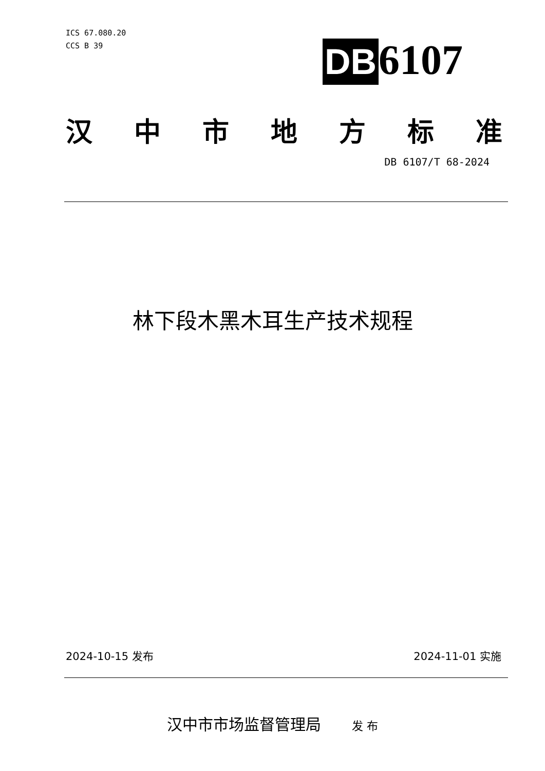ICS 67.080.20
CCS B 39
DB 6107
汉中市地方标准
DB 6107/T 68-2024
林下段木黑木耳生产技术规程
2024-10-15 发布 2024-11-01 实施
汉中市市场监督管理局 发 布